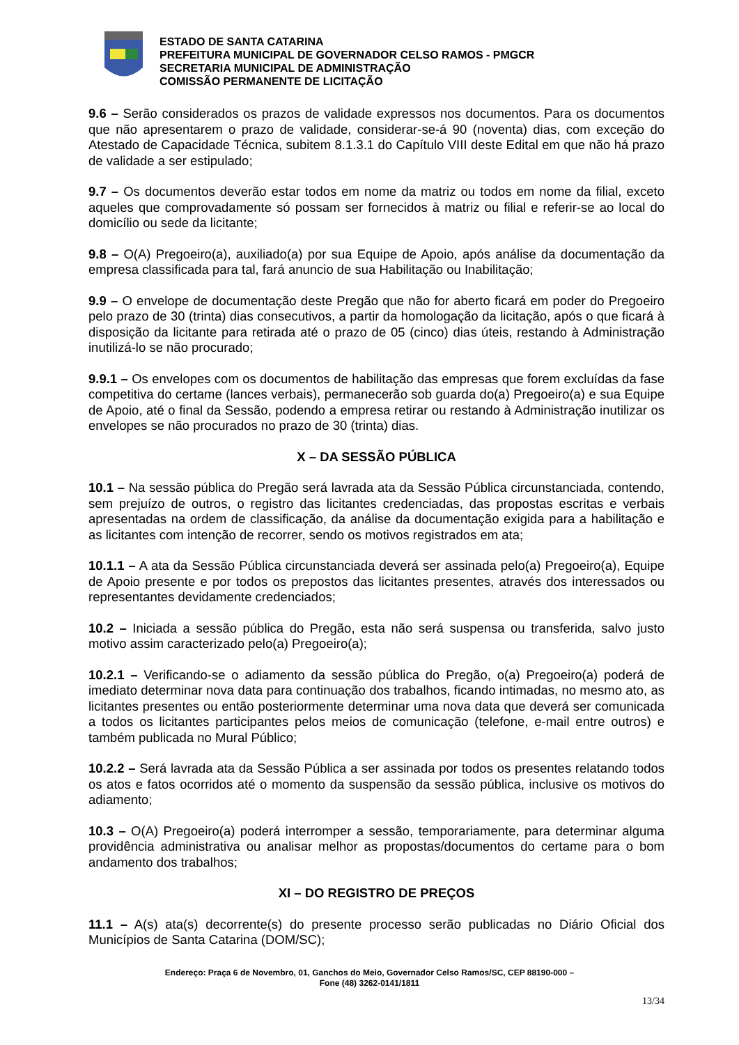ESTADO DE SANTA CATARINA
PREFEITURA MUNICIPAL DE GOVERNADOR CELSO RAMOS - PMGCR
SECRETARIA MUNICIPAL DE ADMINISTRAÇÃO
COMISSÃO PERMANENTE DE LICITAÇÃO
9.6 – Serão considerados os prazos de validade expressos nos documentos. Para os documentos que não apresentarem o prazo de validade, considerar-se-á 90 (noventa) dias, com exceção do Atestado de Capacidade Técnica, subitem 8.1.3.1 do Capítulo VIII deste Edital em que não há prazo de validade a ser estipulado;
9.7 – Os documentos deverão estar todos em nome da matriz ou todos em nome da filial, exceto aqueles que comprovadamente só possam ser fornecidos à matriz ou filial e referir-se ao local do domicílio ou sede da licitante;
9.8 – O(A) Pregoeiro(a), auxiliado(a) por sua Equipe de Apoio, após análise da documentação da empresa classificada para tal, fará anuncio de sua Habilitação ou Inabilitação;
9.9 – O envelope de documentação deste Pregão que não for aberto ficará em poder do Pregoeiro pelo prazo de 30 (trinta) dias consecutivos, a partir da homologação da licitação, após o que ficará à disposição da licitante para retirada até o prazo de 05 (cinco) dias úteis, restando à Administração inutilizá-lo se não procurado;
9.9.1 – Os envelopes com os documentos de habilitação das empresas que forem excluídas da fase competitiva do certame (lances verbais), permanecerão sob guarda do(a) Pregoeiro(a) e sua Equipe de Apoio, até o final da Sessão, podendo a empresa retirar ou restando à Administração inutilizar os envelopes se não procurados no prazo de 30 (trinta) dias.
X – DA SESSÃO PÚBLICA
10.1 – Na sessão pública do Pregão será lavrada ata da Sessão Pública circunstanciada, contendo, sem prejuízo de outros, o registro das licitantes credenciadas, das propostas escritas e verbais apresentadas na ordem de classificação, da análise da documentação exigida para a habilitação e as licitantes com intenção de recorrer, sendo os motivos registrados em ata;
10.1.1 – A ata da Sessão Pública circunstanciada deverá ser assinada pelo(a) Pregoeiro(a), Equipe de Apoio presente e por todos os prepostos das licitantes presentes, através dos interessados ou representantes devidamente credenciados;
10.2 – Iniciada a sessão pública do Pregão, esta não será suspensa ou transferida, salvo justo motivo assim caracterizado pelo(a) Pregoeiro(a);
10.2.1 – Verificando-se o adiamento da sessão pública do Pregão, o(a) Pregoeiro(a) poderá de imediato determinar nova data para continuação dos trabalhos, ficando intimadas, no mesmo ato, as licitantes presentes ou então posteriormente determinar uma nova data que deverá ser comunicada a todos os licitantes participantes pelos meios de comunicação (telefone, e-mail entre outros) e também publicada no Mural Público;
10.2.2 – Será lavrada ata da Sessão Pública a ser assinada por todos os presentes relatando todos os atos e fatos ocorridos até o momento da suspensão da sessão pública, inclusive os motivos do adiamento;
10.3 – O(A) Pregoeiro(a) poderá interromper a sessão, temporariamente, para determinar alguma providência administrativa ou analisar melhor as propostas/documentos do certame para o bom andamento dos trabalhos;
XI – DO REGISTRO DE PREÇOS
11.1 – A(s) ata(s) decorrente(s) do presente processo serão publicadas no Diário Oficial dos Municípios de Santa Catarina (DOM/SC);
Endereço: Praça 6 de Novembro, 01, Ganchos do Meio, Governador Celso Ramos/SC, CEP 88190-000 –
Fone (48) 3262-0141/1811
13/34